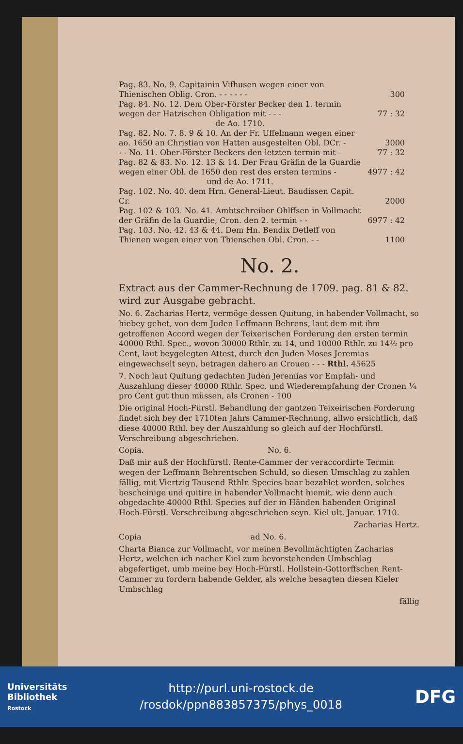| Pag. 83. No. 9. Capitainin Vifhusen wegen einer von Thienischen Oblig. Cron. - - - - - - | 300 |
| Pag. 84. No. 12. Dem Ober-Förster Becker den 1. termin wegen der Hatzischen Obligation mit - - - | 77 : 32 |
| de Ao. 1710. | |
| Pag. 82. No. 7. 8. 9 & 10. An der Fr. Uffelmann wegen einer ao. 1650 an Christian von Hatten ausgestelten Obl. DCr. - | 3000 |
| - - No. 11. Ober-Förster Beckers den letzten termin mit - | 77 : 32 |
| Pag. 82 & 83. No. 12. 13 & 14. Der Frau Gräfin de la Guardie wegen einer Obl. de 1650 den rest des ersten termins - | 4977 : 42 |
| und de Ao. 1711. | |
| Pag. 102. No. 40. dem Hrn. General-Lieut. Baudissen Capit. Cr. | 2000 |
| Pag. 102 & 103. No. 41. Ambtschreiber Ohlffsen in Vollmacht der Gräfin de la Guardie, Cron. den 2. termin - - | 6977 : 42 |
| Pag. 103. No. 42. 43 & 44. Dem Hn. Bendix Detleff von Thienen wegen einer von Thienschen Obl. Cron. - - | 1100 |
No. 2.
Extract aus der Cammer-Rechnung de 1709. pag. 81 & 82. wird zur Ausgabe gebracht.
No. 6. Zacharias Hertz, vermöge dessen Quitung, in habender Vollmacht, so hiebey gehet, von dem Juden Leffmann Behrens, laut dem mit ihm getroffenen Accord wegen der Teixerischen Forderung den ersten termin 40000 Rthl. Spec., wovon 30000 Rthlr. zu 14, und 10000 Rthlr. zu 14½ pro Cent, laut beygelegten Attest, durch den Juden Moses Jeremias eingewechselt seyn, betragen dahero an Crouen - - - Rthl. 45625
7. Noch laut Quitung gedachten Juden Jeremias vor Empfah- und Auszahlung dieser 40000 Rthlr. Spec. und Wiederempfahung der Cronen ¼ pro Cent gut thun müssen, als Cronen - 100
Die original Hoch-Fürstl. Behandlung der gantzen Teixeirischen Forderung findet sich bey der 1710ten Jahrs Cammer-Rechnung, allwo ersichtlich, daß diese 40000 Rthl. bey der Auszahlung so gleich auf der Hochfürstl. Verschreibung abgeschrieben.
Copia. No. 6.
Daß mir auß der Hochfürstl. Rente-Cammer der veraccordirte Termin wegen der Leffmann Behrentschen Schuld, so diesen Umschlag zu zahlen fällig, mit Viertzig Tausend Rthlr. Species baar bezahlet worden, solches bescheinige und quitire in habender Vollmacht hiemit, wie denn auch obgedachte 40000 Rthl. Species auf der in Händen habenden Original Hoch-Fürstl. Verschreibung abgeschrieben seyn. Kiel ult. Januar. 1710.
Zacharias Hertz.
Copia ad No. 6.
Charta Bianca zur Vollmacht, vor meinen Bevollmächtigten Zacharias Hertz, welchen ich nacher Kiel zum bevorstehenden Umbschlag abgefertiget, umb meine bey Hoch-Fürstl. Hollstein-Gottorffschen Rent-Cammer zu fordern habende Gelder, als welche besagten diesen Kieler Umbschlag
fällig
Universitäts
Bibliothek
Rostock
http://purl.uni-rostock.de
/rosdok/ppn883857375/phys_0018
DFG